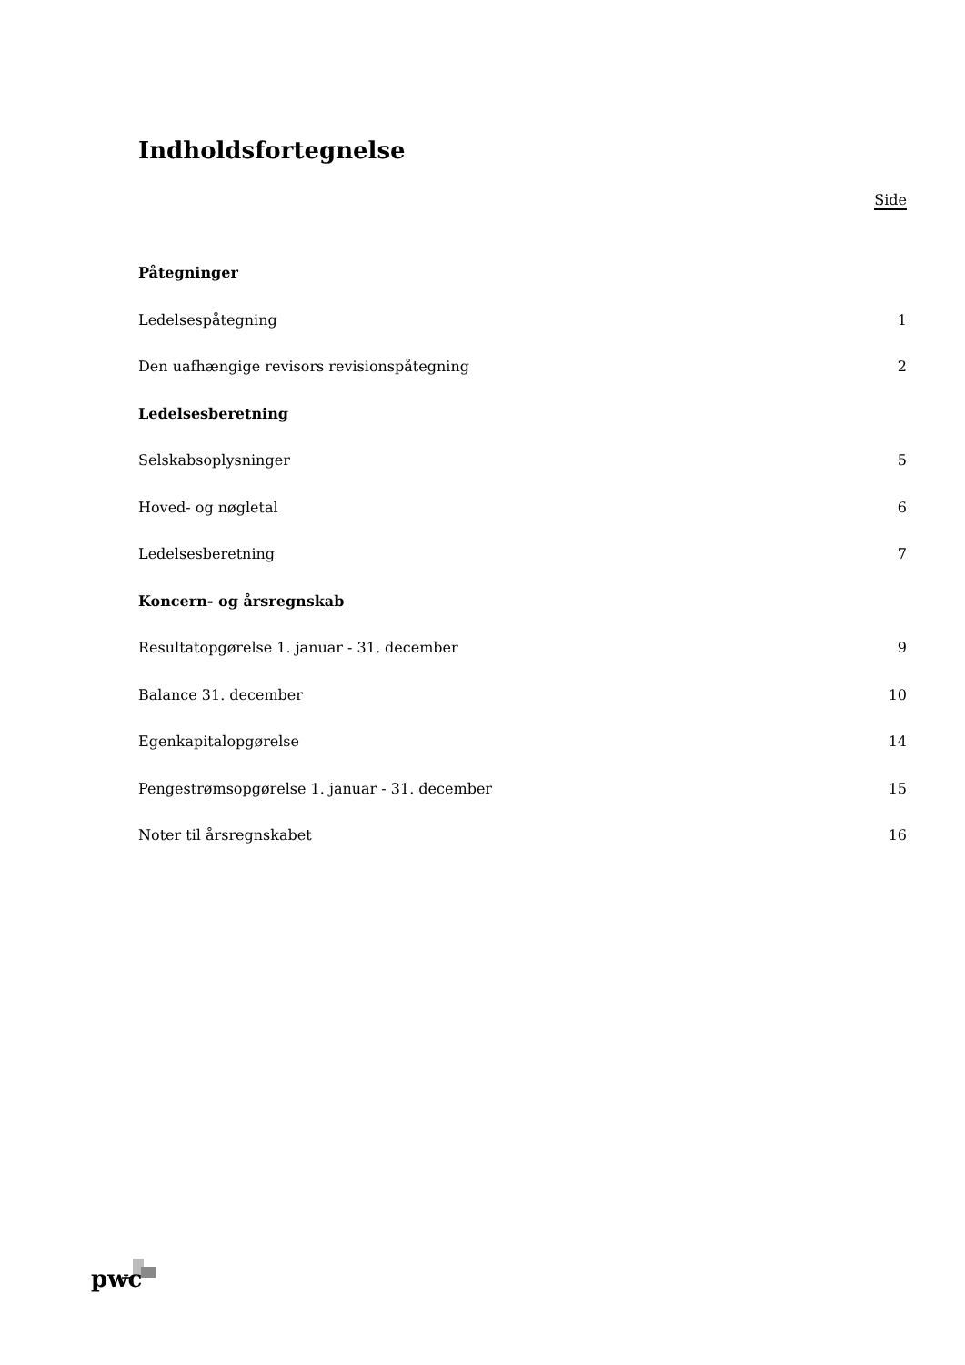Indholdsfortegnelse
Side
Påtegninger
Ledelsespåtegning 1
Den uafhængige revisors revisionspåtegning 2
Ledelsesberetning
Selskabsoplysninger 5
Hoved- og nøgletal 6
Ledelsesberetning 7
Koncern- og årsregnskab
Resultatopgørelse 1. januar - 31. december 9
Balance 31. december 10
Egenkapitalopgørelse 14
Pengestrømsopgørelse 1. januar - 31. december 15
Noter til årsregnskabet 16
pwc